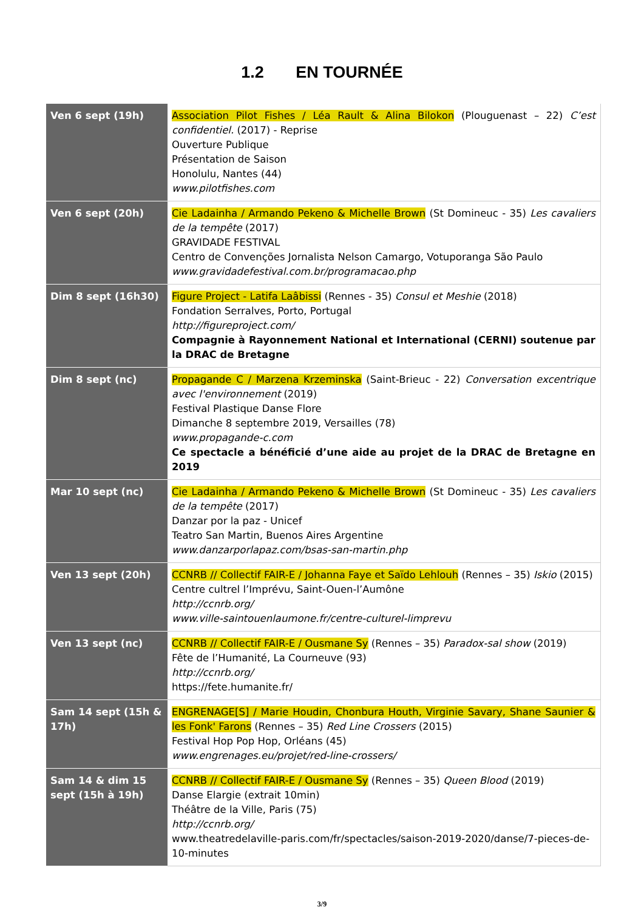1.2 EN TOURNÉE
| Ven 6 sept (19h) | Association Pilot Fishes / Léa Rault & Alina Bilokon (Plouguenast – 22) C’est confidentiel. (2017) - Reprise Ouverture Publique Présentation de Saison Honolulu, Nantes (44) www.pilotfishes.com |
| Ven 6 sept (20h) | Cie Ladainha / Armando Pekeno & Michelle Brown (St Domineuc - 35) Les cavaliers de la tempête (2017) GRAVIDADE FESTIVAL Centro de Convenções Jornalista Nelson Camargo, Votuporanga São Paulo www.gravidadefestival.com.br/programacao.php |
| Dim 8 sept (16h30) | Figure Project - Latifa Laâbissi (Rennes - 35) Consul et Meshie (2018) Fondation Serralves, Porto, Portugal http://figureproject.com/ Compagnie à Rayonnement National et International (CERNI) soutenue par la DRAC de Bretagne |
| Dim 8 sept (nc) | Propagande C / Marzena Krzeminska (Saint-Brieuc - 22) Conversation excentrique avec l'environnement (2019) Festival Plastique Danse Flore Dimanche 8 septembre 2019, Versailles (78) www.propagande-c.com Ce spectacle a bénéficié d’une aide au projet de la DRAC de Bretagne en 2019 |
| Mar 10 sept (nc) | Cie Ladainha / Armando Pekeno & Michelle Brown (St Domineuc - 35) Les cavaliers de la tempête (2017) Danzar por la paz - Unicef Teatro San Martin, Buenos Aires Argentine www.danzarporlapaz.com/bsas-san-martin.php |
| Ven 13 sept (20h) | CCNRB // Collectif FAIR-E / Johanna Faye et Saïdo Lehlouh (Rennes – 35) Iskio (2015) Centre cultrel l’Imprévu, Saint-Ouen-l’Aumône http://ccnrb.org/ www.ville-saintouenlaumone.fr/centre-culturel-limprevu |
| Ven 13 sept (nc) | CCNRB // Collectif FAIR-E / Ousmane Sy (Rennes – 35) Paradox-sal show (2019) Fête de l’Humanité, La Courneuve (93) http://ccnrb.org/ https://fete.humanite.fr/ |
| Sam 14 sept (15h & 17h) | ENGRENAGE[S] / Marie Houdin, Chonbura Houth, Virginie Savary, Shane Saunier & les Fonk' Farons (Rennes – 35) Red Line Crossers (2015) Festival Hop Pop Hop, Orléans (45) www.engrenages.eu/projet/red-line-crossers/ |
| Sam 14 & dim 15 sept (15h à 19h) | CCNRB // Collectif FAIR-E / Ousmane Sy (Rennes – 35) Queen Blood (2019) Danse Elargie (extrait 10min) Théâtre de la Ville, Paris (75) http://ccnrb.org/ www.theatredelaville-paris.com/fr/spectacles/saison-2019-2020/danse/7-pieces-de-10-minutes |
3/9